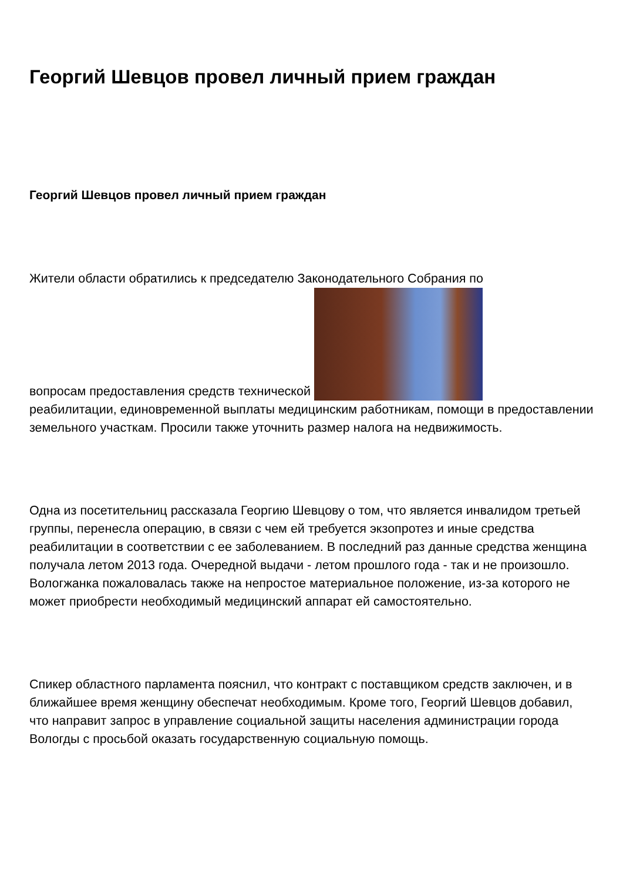Георгий Шевцов провел личный прием граждан
Георгий Шевцов провел личный прием граждан
Жители области обратились к председателю Законодательного Собрания по
вопросам предоставления средств технической
реабилитации, единовременной выплаты медицинским работникам, помощи в предоставлении земельного участкам. Просили также уточнить размер налога на недвижимость.
Одна из посетительниц рассказала Георгию Шевцову о том, что является инвалидом третьей группы, перенесла операцию, в связи с чем ей требуется экзопротез и иные средства реабилитации в соответствии с ее заболеванием. В последний раз данные средства женщина получала летом 2013 года. Очередной выдачи - летом прошлого года - так и не произошло. Вологжанка пожаловалась также на непростое материальное положение, из-за которого не может приобрести необходимый медицинский аппарат ей самостоятельно.
Спикер областного парламента пояснил, что контракт с поставщиком средств заключен, и в ближайшее время женщину обеспечат необходимым. Кроме того, Георгий Шевцов добавил, что направит запрос в управление социальной защиты населения администрации города Вологды с просьбой оказать государственную социальную помощь.